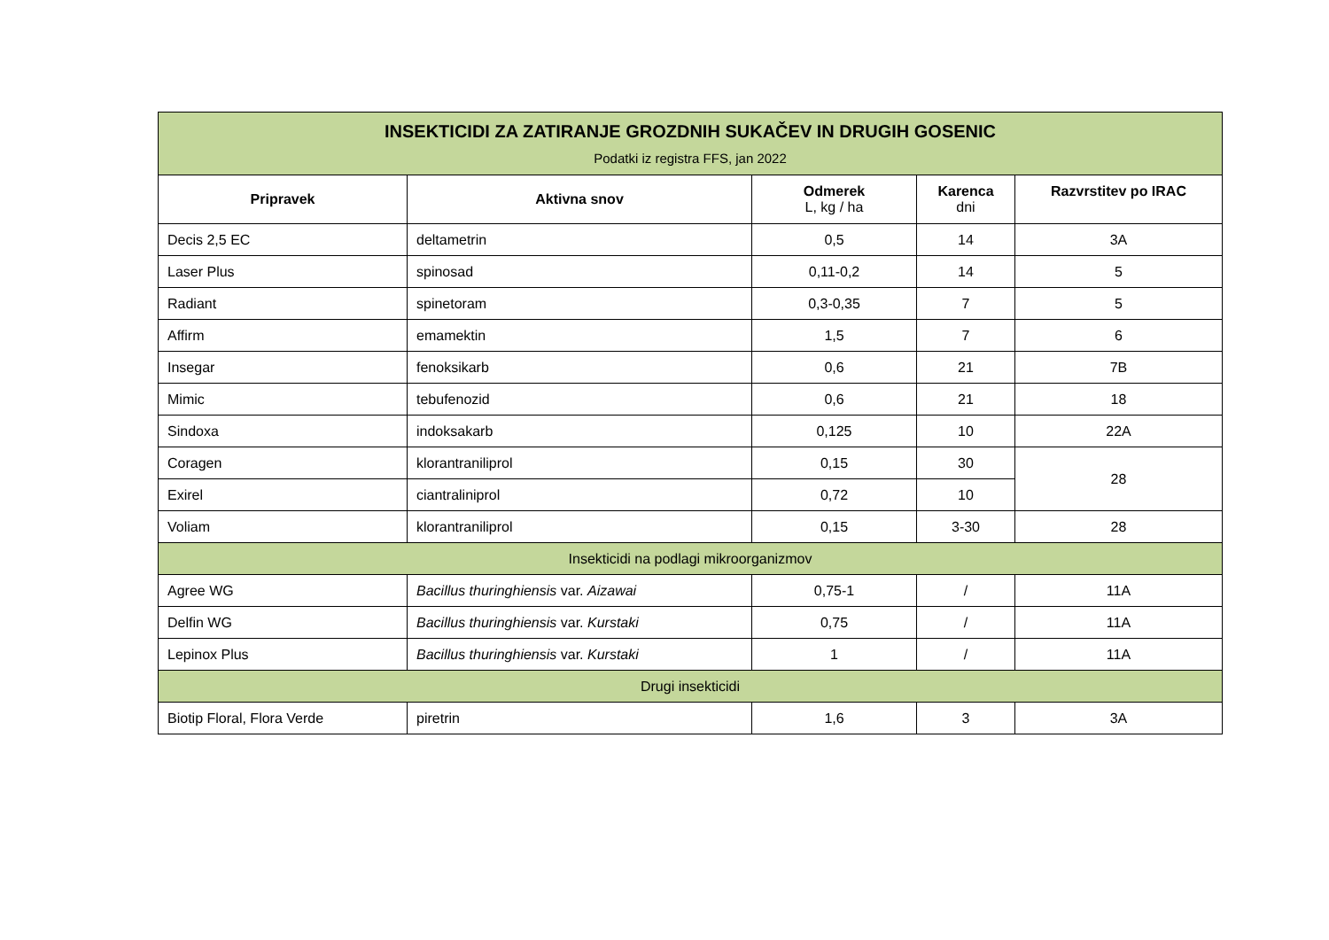| INSEKTICIDI ZA ZATIRANJE GROZDNIH SUKAČEV IN DRUGIH GOSENIC Podatki iz registra FFS, jan 2022 | | | | |
| Pripravek | Aktivna snov | Odmerek L, kg / ha | Karenca dni | Razvrstitev po IRAC |
| Decis 2,5 EC | deltametrin | 0,5 | 14 | 3A |
| Laser Plus | spinosad | 0,11-0,2 | 14 | 5 |
| Radiant | spinetoram | 0,3-0,35 | 7 | 5 |
| Affirm | emamektin | 1,5 | 7 | 6 |
| Insegar | fenoksikarb | 0,6 | 21 | 7B |
| Mimic | tebufenozid | 0,6 | 21 | 18 |
| Sindoxa | indoksakarb | 0,125 | 10 | 22A |
| Coragen | klorantraniliprol | 0,15 | 30 | 28 |
| Exirel | ciantraliniprol | 0,72 | 10 | |
| Voliam | klorantraniliprol | 0,15 | 3-30 | 28 |
| Insekticidi na podlagi mikroorganizmov | | | | |
| Agree WG | Bacillus thuringhiensis var. Aizawai | 0,75-1 | / | 11A |
| Delfin WG | Bacillus thuringhiensis var. Kurstaki | 0,75 | / | 11A |
| Lepinox Plus | Bacillus thuringhiensis var. Kurstaki | 1 | / | 11A |
| Drugi insekticidi | | | | |
| Biotip Floral, Flora Verde | piretrin | 1,6 | 3 | 3A |